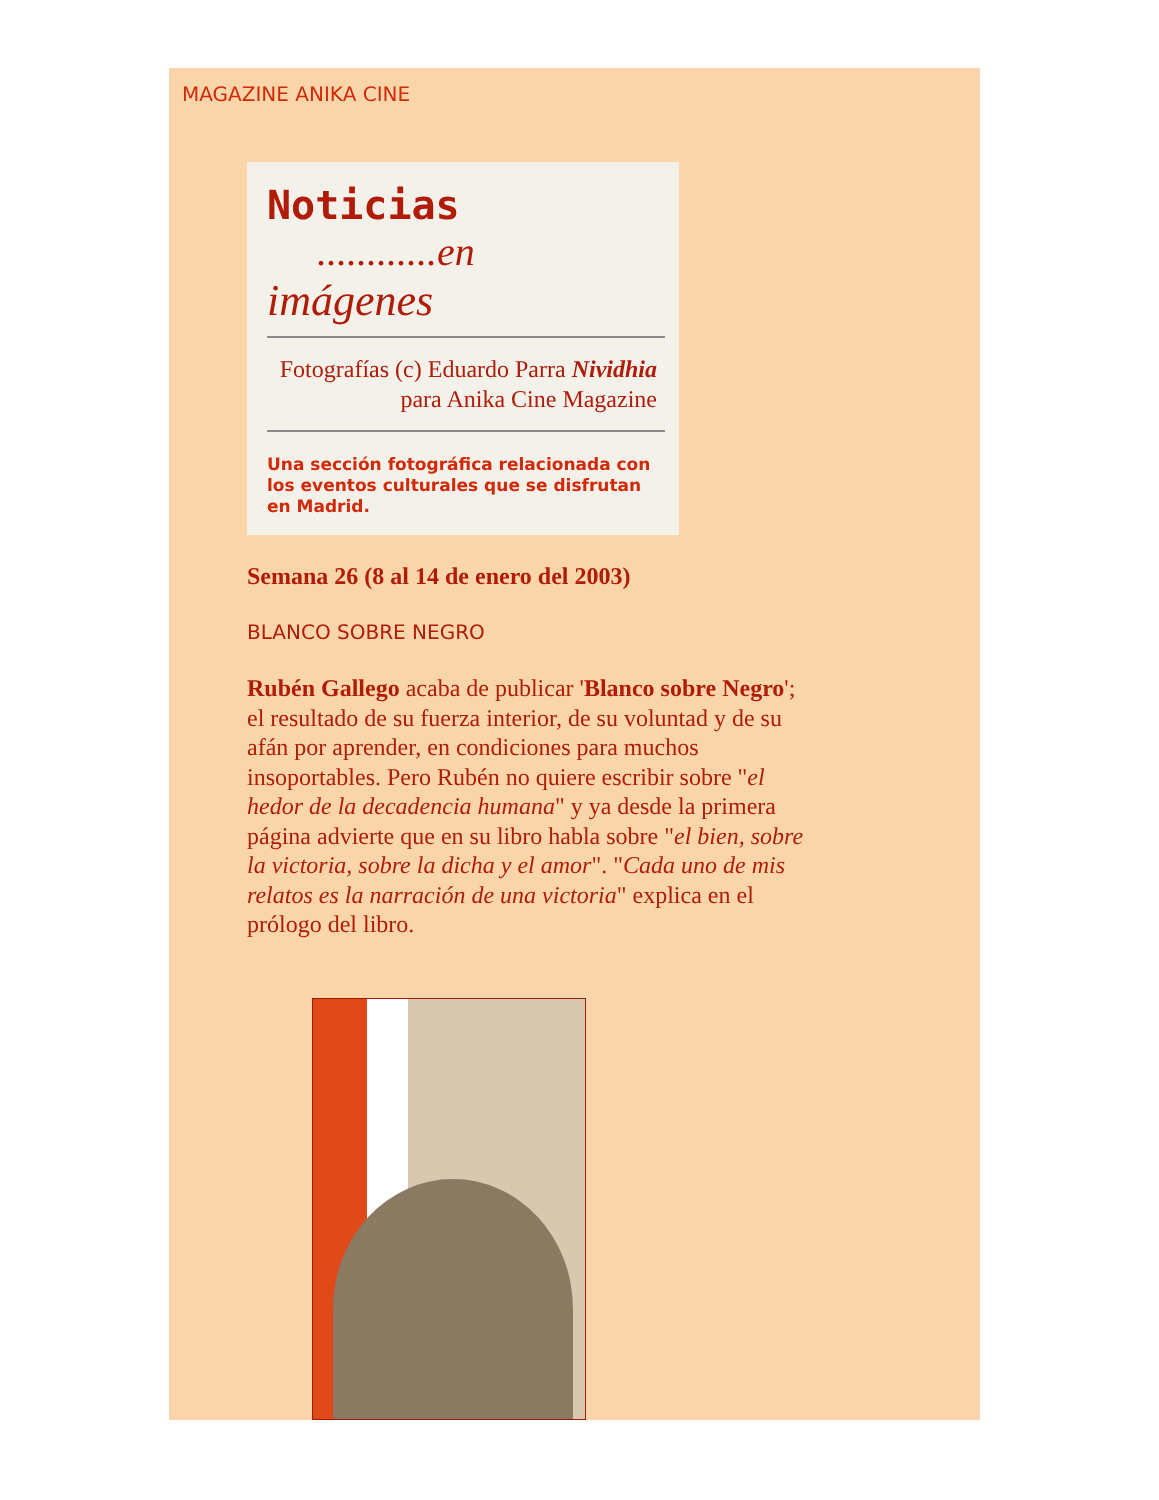MAGAZINE ANIKA CINE
Noticias ............en
imágenes
Fotografías (c) Eduardo Parra Nividhia para Anika Cine Magazine
Una sección fotográfica relacionada con los eventos culturales que se disfrutan en Madrid.
Semana 26 (8 al 14 de enero del 2003)
BLANCO SOBRE NEGRO
Rubén Gallego acaba de publicar 'Blanco sobre Negro'; el resultado de su fuerza interior, de su voluntad y de su afán por aprender, en condiciones para muchos insoportables. Pero Rubén no quiere escribir sobre "el hedor de la decadencia humana" y ya desde la primera página advierte que en su libro habla sobre "el bien, sobre la victoria, sobre la dicha y el amor". "Cada uno de mis relatos es la narración de una victoria" explica en el prólogo del libro.